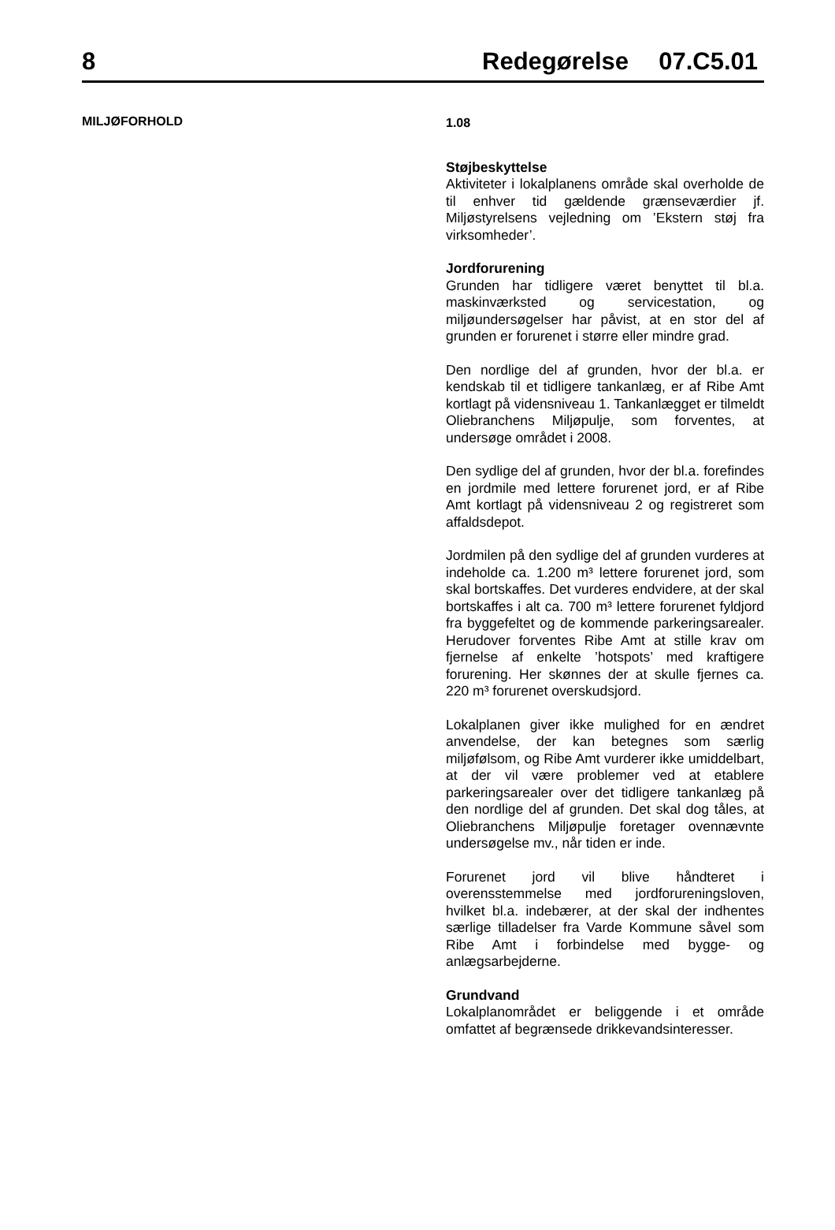8 Redegørelse
07.C5.01
MILJØFORHOLD
1.08
Støjbeskyttelse
Aktiviteter i lokalplanens område skal overholde de til enhver tid gældende grænseværdier jf. Miljøstyrelsens vejledning om ’Ekstern støj fra virksomheder’.
Jordforurening
Grunden har tidligere været benyttet til bl.a. maskinværksted og servicestation, og miljøundersøgelser har påvist, at en stor del af grunden er forurenet i større eller mindre grad.
Den nordlige del af grunden, hvor der bl.a. er kendskab til et tidligere tankanlæg, er af Ribe Amt kortlagt på vidensniveau 1. Tankanlægget er tilmeldt Oliebranchens Miljøpulje, som forventes, at undersøge området i 2008.
Den sydlige del af grunden, hvor der bl.a. forefindes en jordmile med lettere forurenet jord, er af Ribe Amt kortlagt på vidensniveau 2 og registreret som affaldsdepot.
Jordmilen på den sydlige del af grunden vurderes at indeholde ca. 1.200 m³ lettere forurenet jord, som skal bortskaffes. Det vurderes endvidere, at der skal bortskaffes i alt ca. 700 m³ lettere forurenet fyldjord fra byggefeltet og de kommende parkeringsarealer. Herudover forventes Ribe Amt at stille krav om fjernelse af enkelte ’hotspots’ med kraftigere forurening. Her skønnes der at skulle fjernes ca. 220 m³ forurenet overskudsjord.
Lokalplanen giver ikke mulighed for en ændret anvendelse, der kan betegnes som særlig miljøfølsom, og Ribe Amt vurderer ikke umiddelbart, at der vil være problemer ved at etablere parkeringsarealer over det tidligere tankanlæg på den nordlige del af grunden. Det skal dog tåles, at Oliebranchens Miljøpulje foretager ovennævnte undersøgelse mv., når tiden er inde.
Forurenet jord vil blive håndteret i overensstemmelse med jordforureningsloven, hvilket bl.a. indebærer, at der skal der indhentes særlige tilladelser fra Varde Kommune såvel som Ribe Amt i forbindelse med bygge- og anlægsarbejderne.
Grundvand
Lokalplanområdet er beliggende i et område omfattet af begrænsede drikkevandsinteresser.